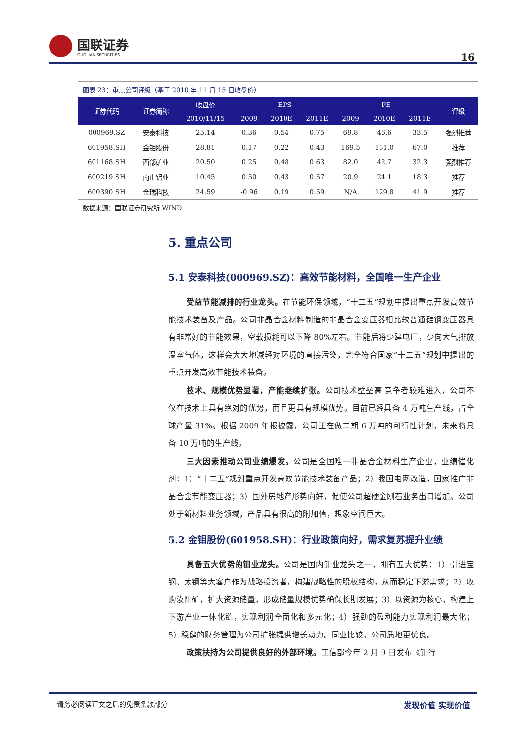国联证券
GUOLIAN SECURITIES
16
图表 23：重点公司评级（基于 2010 年 11 月 15 日收盘价）
| 证券代码 | 证券简称 | 收盘价 | EPS | | | PE | | | 评级 |
| --- | --- | --- | --- | --- | --- | --- | --- | --- | --- |
| | | 2010/11/15 | 2009 | 2010E | 2011E | 2009 | 2010E | 2011E | |
| 000969.SZ | 安泰科技 | 25.14 | 0.36 | 0.54 | 0.75 | 69.8 | 46.6 | 33.5 | 强烈推荐 |
| 601958.SH | 金钼股份 | 28.81 | 0.17 | 0.22 | 0.43 | 169.5 | 131.0 | 67.0 | 推荐 |
| 601168.SH | 西部矿业 | 20.50 | 0.25 | 0.48 | 0.63 | 82.0 | 42.7 | 32.3 | 强烈推荐 |
| 600219.SH | 南山铝业 | 10.45 | 0.50 | 0.43 | 0.57 | 20.9 | 24.1 | 18.3 | 推荐 |
| 600390.SH | 金瑞科技 | 24.59 | -0.96 | 0.19 | 0.59 | N/A | 129.8 | 41.9 | 推荐 |
数据来源：国联证券研究所 WIND
5. 重点公司
5.1 安泰科技(000969.SZ)：高效节能材料，全国唯一生产企业
受益节能减排的行业龙头。在节能环保领域，“十二五”规划中提出重点开发高效节能技术装备及产品。公司非晶合金材料制造的非晶合金变压器相比较普通硅钢变压器具有非常好的节能效果，空载损耗可以下降 80%左右。节能后将少建电厂，少向大气排放温室气体，这样会大大地减轻对环境的直接污染，完全符合国家“十二五”规划中提出的重点开发高效节能技术装备。
技术、规模优势显著，产能继续扩张。公司技术壁垒高 竞争者较难进入，公司不仅在技术上具有绝对的优势，而且更具有规模优势。目前已经具备 4 万吨生产线，占全球产量 31%。根据 2009 年报披露，公司正在做二期 6 万吨的可行性计划，未来将具备 10 万吨的生产线。
三大因素推动公司业绩爆发。公司是全国唯一非晶合金材料生产企业，业绩催化剂：1）“十二五”规划重点开发高效节能技术装备产品；2）我国电网改造，国家推广非晶合金节能变压器；3）国外房地产形势向好，促使公司超硬金刚石业务出口增加。公司处于新材料业务领域，产品具有很高的附加值，想象空间巨大。
5.2 金钼股份(601958.SH)：行业政策向好，需求复苏提升业绩
具备五大优势的钼业龙头。公司是国内钼业龙头之一，拥有五大优势：1）引进宝钢、太钢等大客户作为战略投资者，构建战略性的股权结构，从而稳定下游需求；2）收购汝阳矿，扩大资源储量，形成储量规模优势确保长期发展；3）以资源为核心，构建上下游产业一体化链，实现利润全面化和多元化；4）强劲的盈利能力实现利润最大化；5）稳健的财务管理为公司扩张提供增长动力。同业比较，公司质地更优良。
政策扶持为公司提供良好的外部环境。工信部今年 2 月 9 日发布《钼行
请务必阅读正文之后的免责条款部分 发现价值 实现价值